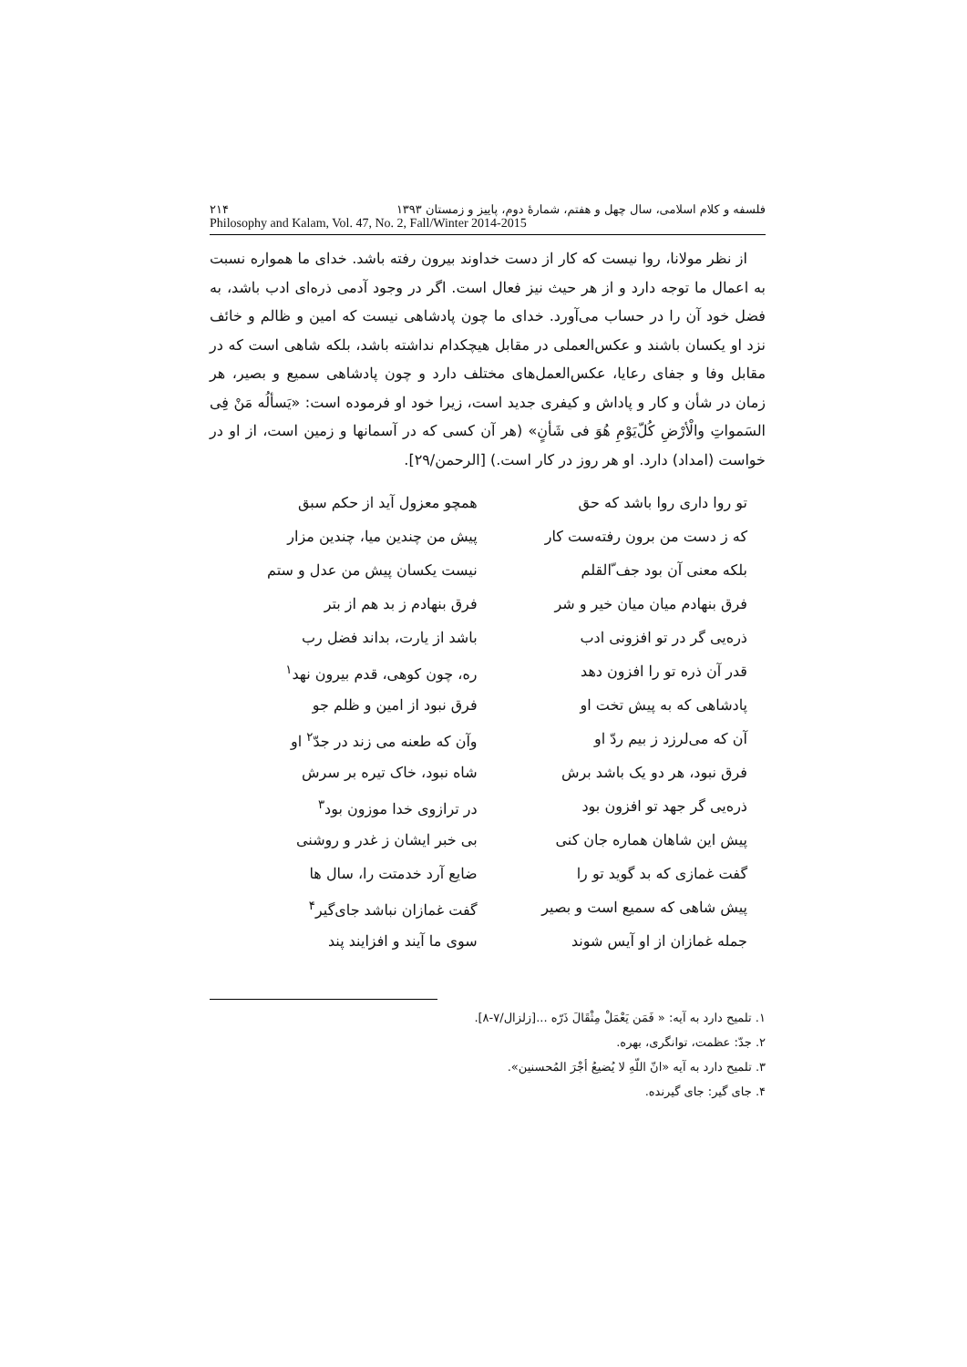فلسفه و کلام اسلامی، سال چهل و هفتم، شمارهٔ دوم، پاییز و زمستان ۱۳۹۳ ۲۱۴
Philosophy and Kalam, Vol. 47, No. 2, Fall/Winter 2014-2015
از نظر مولانا، روا نیست که کار از دست خداوند بیرون رفته باشد. خدای ما همواره نسبت به اعمال ما توجه دارد و از هر حیث نیز فعال است. اگر در وجود آدمی ذره‌ای ادب باشد، به فضل خود آن را در حساب می‌آورد. خدای ما چون پادشاهی نیست که امین و ظالم و خائف نزد او یکسان باشند و عکس‌العملی در مقابل هیچکدام نداشته باشد، بلکه شاهی است که در مقابل وفا و جفای رعایا، عکس‌العمل‌های مختلف دارد و چون پادشاهی سمیع و بصیر، هر زمان در شأن و کار و پاداش و کیفری جدید است، زیرا خود او فرموده است: «یَسألُه مَنْ فِی السَمواتِ والْأرْضِ کُلّ‌یَوْمِ هُوَ فی شَأنٍ» (هر آن کسی که در آسمانها و زمین است، از او در خواست (امداد) دارد. او هر روز در کار است.) [الرحمن/۲۹].
تو روا داری روا باشد که حق همچو معزول آید از حکم سبق
که ز دست من برون رفته‌ست کار پیش من چندین میا، چندین مزار
بلکه معنی آن بود جف ّالقلم نیست یکسان پیش من عدل و ستم
فرق بنهادم میان میان خیر و شر فرق بنهادم ز بد هم از بتر
ذره‌یی گر در تو افزونی ادب باشد از یارت، بداند فضل رب
قدر آن ذره تو را افزون دهد ره، چون کوهی، قدم بیرون نهد<sup>۱</sup>
پادشاهی که به پیش تخت او فرق نبود از امین و ظلم جو
آن که می‌لرزد ز بیم ردّ او وآن که طعنه می زند در جدّ<sup>۲</sup> او
فرق نبود، هر دو یک باشد برش شاه نبود، خاک تیره بر سرش
ذره‌یی گر جهد تو افزون بود در ترازوی خدا موزون بود<sup>۳</sup>
پیش این شاهان هماره جان کنی بی خبر ایشان ز غدر و روشنی
گفت غمازی که بد گوید تو را ضایع آرد خدمتت را، سال ها
پیش شاهی که سمیع است و بصیر گفت غمازان نباشد جای‌گیر<sup>۴</sup>
جمله غمازان از او آیس شوند سوی ما آیند و افزایند پند
۱. تلمیح دارد به آیه: « فَمَن یَعْمَلْ مِثْقَالَ ذَرّه ...[زلزال/۷-۸].
۲. جدّ: عظمت، توانگری، بهره.
۳. تلمیح دارد به آیه «انّ اللّهِ لا یُضیعُ أجْرَ المُحسنین».
۴. جای گیر: جای گیرنده.